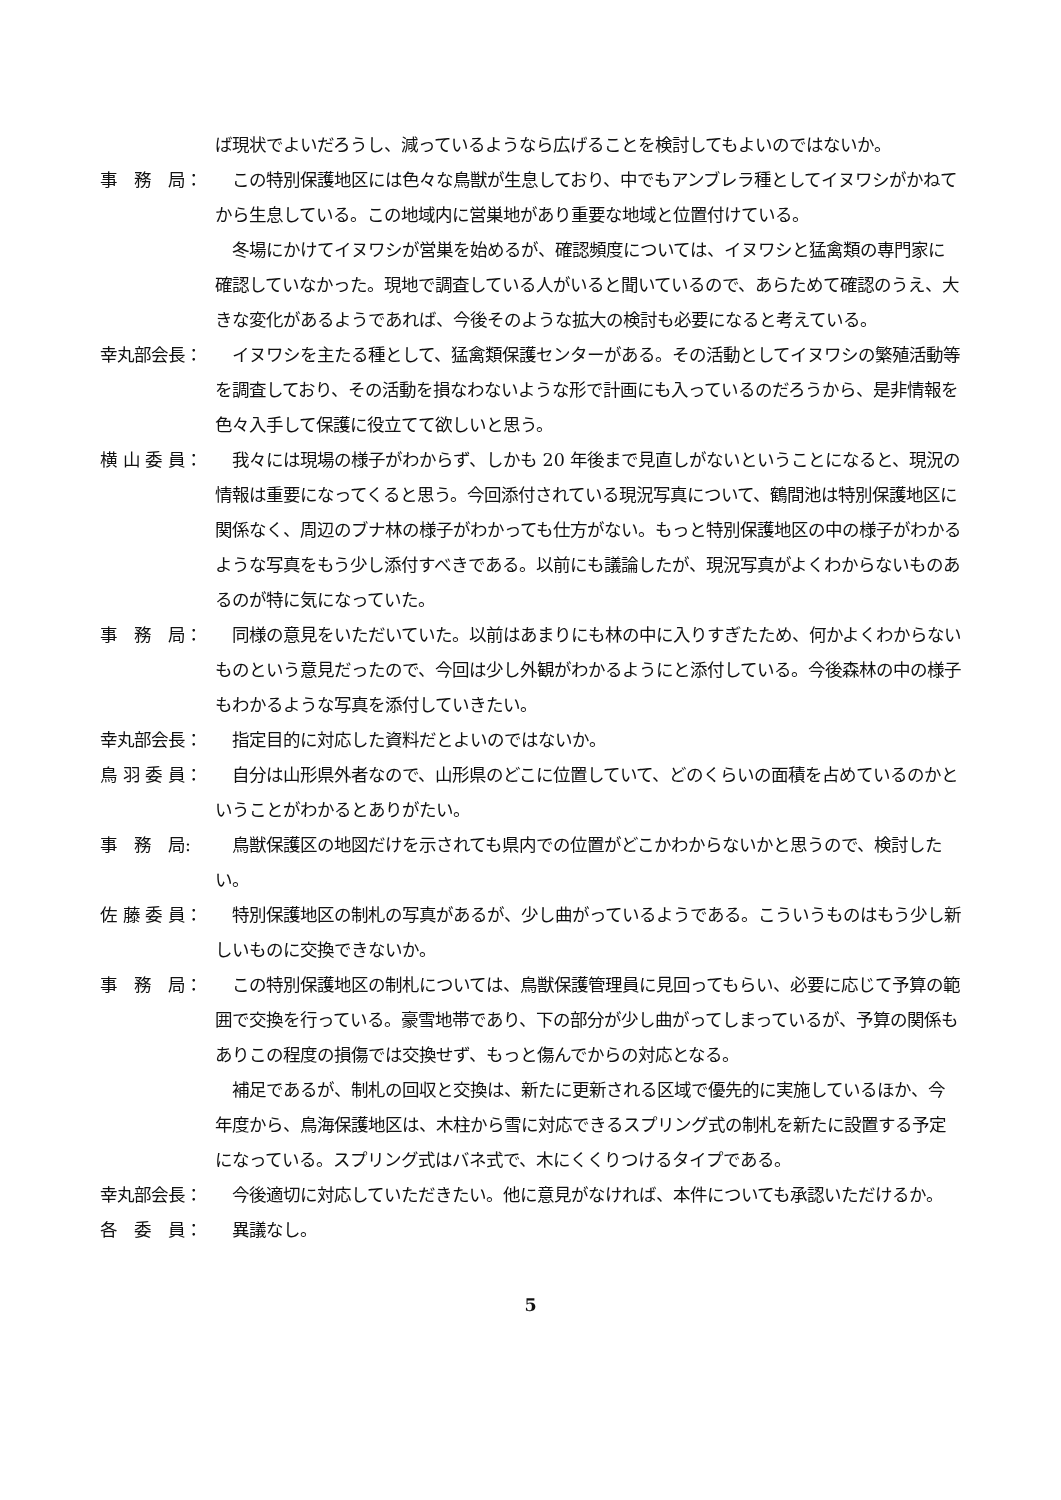ば現状でよいだろうし、減っているようなら広げることを検討してもよいのではないか。
事　務　局：
　この特別保護地区には色々な鳥獣が生息しており、中でもアンブレラ種としてイヌワシがかねてから生息している。この地域内に営巣地があり重要な地域と位置付けている。
　冬場にかけてイヌワシが営巣を始めるが、確認頻度については、イヌワシと猛禽類の専門家に確認していなかった。現地で調査している人がいると聞いているので、あらためて確認のうえ、大きな変化があるようであれば、今後そのような拡大の検討も必要になると考えている。
幸丸部会長：
　イヌワシを主たる種として、猛禽類保護センターがある。その活動としてイヌワシの繁殖活動等を調査しており、その活動を損なわないような形で計画にも入っているのだろうから、是非情報を色々入手して保護に役立てて欲しいと思う。
横 山 委 員：
　我々には現場の様子がわからず、しかも 20 年後まで見直しがないということになると、現況の情報は重要になってくると思う。今回添付されている現況写真について、鶴間池は特別保護地区に関係なく、周辺のブナ林の様子がわかっても仕方がない。もっと特別保護地区の中の様子がわかるような写真をもう少し添付すべきである。以前にも議論したが、現況写真がよくわからないものあるのが特に気になっていた。
事　務　局：
　同様の意見をいただいていた。以前はあまりにも林の中に入りすぎたため、何かよくわからないものという意見だったので、今回は少し外観がわかるようにと添付している。今後森林の中の様子もわかるような写真を添付していきたい。
幸丸部会長：
　指定目的に対応した資料だとよいのではないか。
鳥 羽 委 員：
　自分は山形県外者なので、山形県のどこに位置していて、どのくらいの面積を占めているのかということがわかるとありがたい。
事　務　局:
　鳥獣保護区の地図だけを示されても県内での位置がどこかわからないかと思うので、検討したい。
佐 藤 委 員：
　特別保護地区の制札の写真があるが、少し曲がっているようである。こういうものはもう少し新しいものに交換できないか。
事　務　局：
　この特別保護地区の制札については、鳥獣保護管理員に見回ってもらい、必要に応じて予算の範囲で交換を行っている。豪雪地帯であり、下の部分が少し曲がってしまっているが、予算の関係もありこの程度の損傷では交換せず、もっと傷んでからの対応となる。
　補足であるが、制札の回収と交換は、新たに更新される区域で優先的に実施しているほか、今年度から、鳥海保護地区は、木柱から雪に対応できるスプリング式の制札を新たに設置する予定になっている。スプリング式はバネ式で、木にくくりつけるタイプである。
幸丸部会長：
　今後適切に対応していただきたい。他に意見がなければ、本件についても承認いただけるか。
各　委　員：
　異議なし。
5